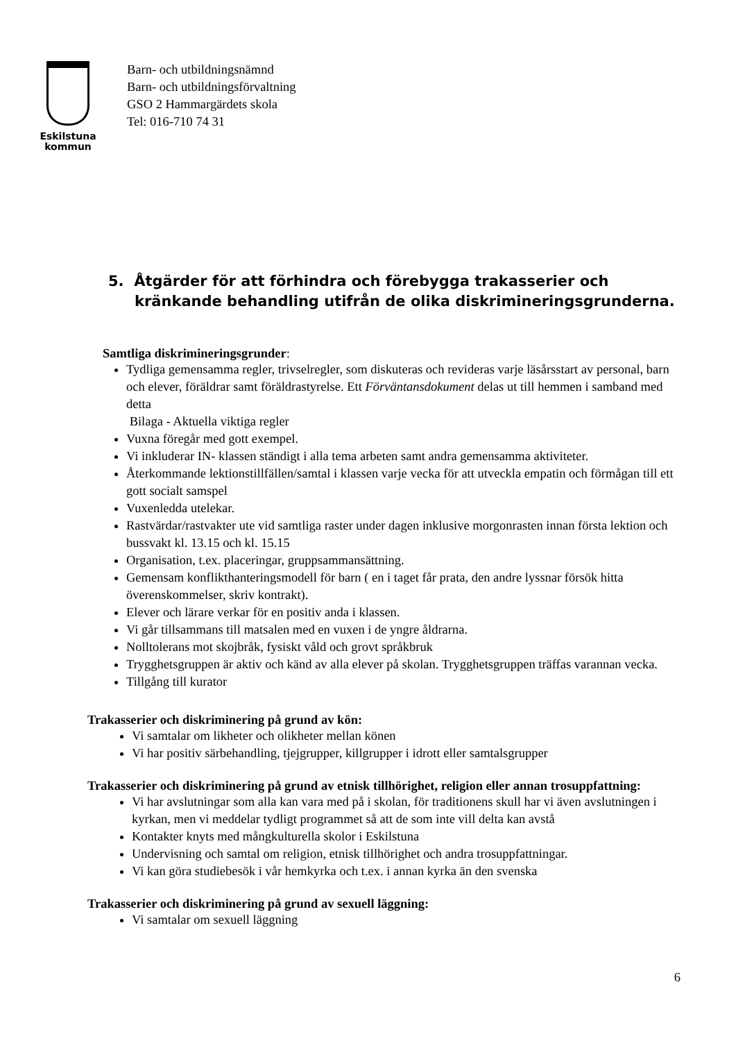Eskilstuna
kommun
Barn- och utbildningsnämnd
Barn- och utbildningsförvaltning
GSO 2 Hammargärdets skola
Tel: 016-710 74 31
5. Åtgärder för att förhindra och förebygga trakasserier och kränkande behandling utifrån de olika diskrimineringsgrunderna.
Samtliga diskrimineringsgrunder:
Tydliga gemensamma regler, trivselregler, som diskuteras och revideras varje läsårsstart av personal, barn och elever, föräldrar samt föräldrastyrelse. Ett Förväntansdokument delas ut till hemmen i samband med detta
Bilaga - Aktuella viktiga regler
Vuxna föregår med gott exempel.
Vi inkluderar IN- klassen ständigt i alla tema arbeten samt andra gemensamma aktiviteter.
Återkommande lektionstillfällen/samtal i klassen varje vecka för att utveckla empatin och förmågan till ett gott socialt samspel
Vuxenledda utelekar.
Rastvärdar/rastvakter ute vid samtliga raster under dagen inklusive morgonrasten innan första lektion och bussvakt kl. 13.15 och kl. 15.15
Organisation, t.ex. placeringar, gruppsammansättning.
Gemensam konflikthanteringsmodell för barn ( en i taget får prata, den andre lyssnar försök hitta överenskommelser, skriv kontrakt).
Elever och lärare verkar för en positiv anda i klassen.
Vi går tillsammans till matsalen med en vuxen i de yngre åldrarna.
Nolltolerans mot skojbråk, fysiskt våld och grovt språkbruk
Trygghetsgruppen är aktiv och känd av alla elever på skolan. Trygghetsgruppen träffas varannan vecka.
Tillgång till kurator
Trakasserier och diskriminering på grund av kön:
Vi samtalar om likheter och olikheter mellan könen
Vi har positiv särbehandling, tjejgrupper, killgrupper i idrott eller samtalsgrupper
Trakasserier och diskriminering på grund av etnisk tillhörighet, religion eller annan trosuppfattning:
Vi har avslutningar som alla kan vara med på i skolan, för traditionens skull har vi även avslutningen i kyrkan, men vi meddelar tydligt programmet så att de som inte vill delta kan avstå
Kontakter knyts med mångkulturella skolor i Eskilstuna
Undervisning och samtal om religion, etnisk tillhörighet och andra trosuppfattningar.
Vi kan göra studiebesök i vår hemkyrka och t.ex. i annan kyrka än den svenska
Trakasserier och diskriminering på grund av sexuell läggning:
Vi samtalar om sexuell läggning
6